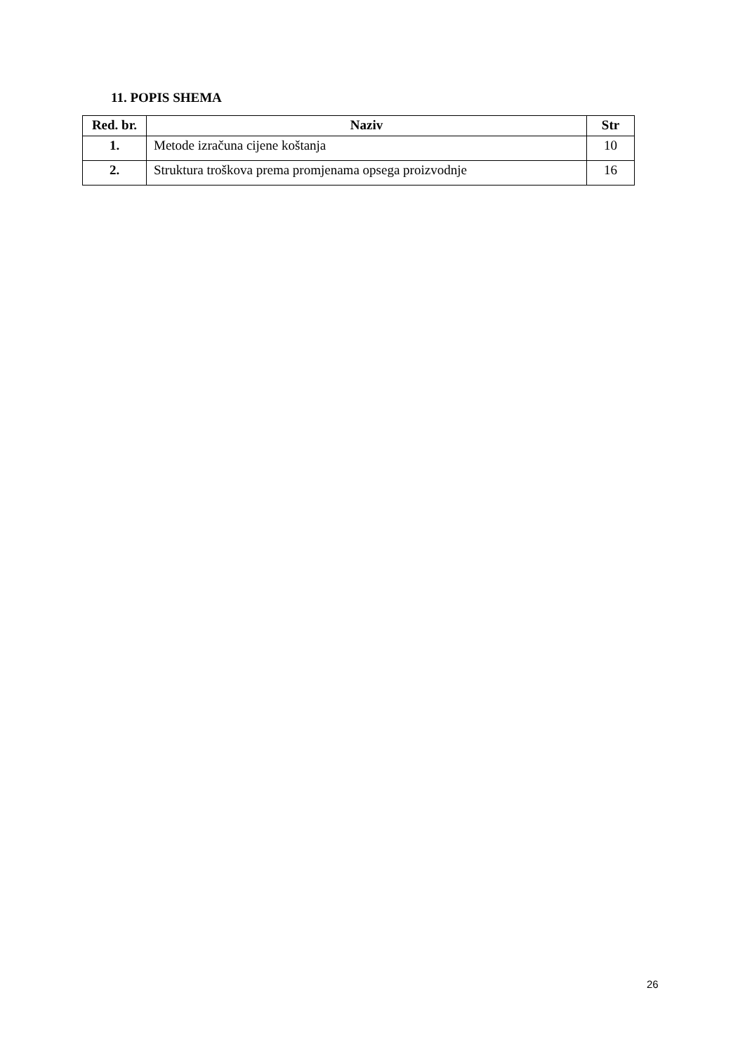11. POPIS SHEMA
| Red. br. | Naziv | Str |
| --- | --- | --- |
| 1. | Metode izračuna cijene koštanja | 10 |
| 2. | Struktura troškova prema promjenama opsega proizvodnje | 16 |
26